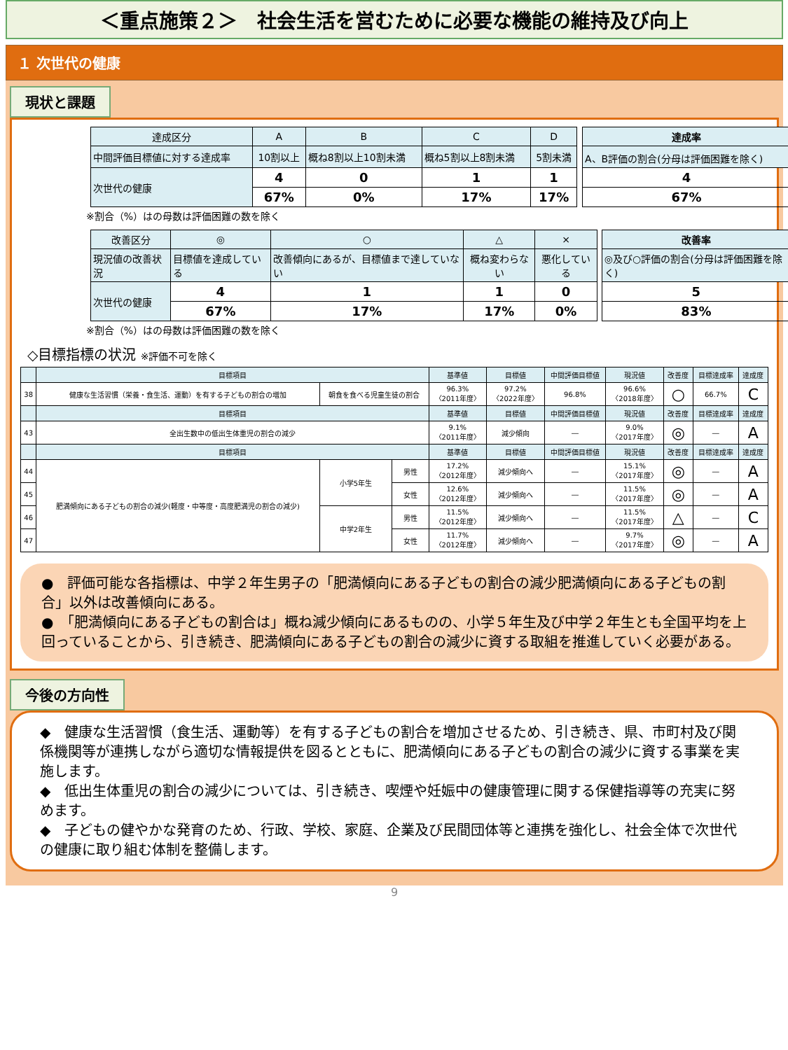＜重点施策２＞　社会生活を営むために必要な機能の維持及び向上
１ 次世代の健康
現状と課題
| 達成区分 | A | B | C | D | | 達成率 |
| --- | --- | --- | --- | --- | --- | --- |
| 中間評価目標値に対する達成率 | 10割以上 | 概ね8割以上10割未満 | 概ね5割以上8割未満 | 5割未満 | | A、B評価の割合(分母は評価困難を除く) |
| 次世代の健康 | 4 | 0 | 1 | 1 | | 4 |
| | 67% | 0% | 17% | 17% | | 67% |
※割合（%）はの母数は評価困難の数を除く
| 改善区分 | ◎ | ○ | △ | × | | 改善率 |
| --- | --- | --- | --- | --- | --- | --- |
| 現況値の改善状況 | 目標値を達成している | 改善傾向にあるが、目標値まで達していない | 概ね変わらない | 悪化している | | ◎及び○評価の割合(分母は評価困難を除く) |
| 次世代の健康 | 4 | 1 | 1 | 0 | | 5 |
| | 67% | 17% | 17% | 0% | | 83% |
※割合（%）はの母数は評価困難の数を除く
◇目標指標の状況 ※評価不可を除く
| | 目標項目 | | | 基準値 | 目標値 | 中間評価目標値 | 現況値 | 改善度 | 目標達成率 | 達成度 |
| --- | --- | --- | --- | --- | --- | --- | --- | --- | --- | --- |
| 38 | 健康な生活習慣（栄養・食生活、運動）を有する子どもの割合の増加 | 朝食を食べる児童生徒の割合 | | 96.3% 〈2011年度〉 | 97.2% 〈2022年度〉 | 96.8% | 96.6% 〈2018年度〉 | ○ | 66.7% | C |
| | 目標項目 | | | 基準値 | 目標値 | 中間評価目標値 | 現況値 | 改善度 | 目標達成率 | 達成度 |
| 43 | 全出生数中の低出生体重児の割合の減少 | | | 9.1% 〈2011年度〉 | 減少傾向 | ― | 9.0% 〈2017年度〉 | ◎ | ― | A |
| | 目標項目 | | | 基準値 | 目標値 | 中間評価目標値 | 現況値 | 改善度 | 目標達成率 | 達成度 |
| 44 | 肥満傾向にある子どもの割合の減少(軽度・中等度・高度肥満児の割合の減少) | 小学5年生 | 男性 | 17.2% 〈2012年度〉 | 減少傾向へ | ― | 15.1% 〈2017年度〉 | ◎ | ― | A |
| 45 | | | 女性 | 12.6% 〈2012年度〉 | 減少傾向へ | ― | 11.5% 〈2017年度〉 | ◎ | ― | A |
| 46 | | 中学2年生 | 男性 | 11.5% 〈2012年度〉 | 減少傾向へ | ― | 11.5% 〈2017年度〉 | △ | ― | C |
| 47 | | | 女性 | 11.7% 〈2012年度〉 | 減少傾向へ | ― | 9.7% 〈2017年度〉 | ◎ | ― | A |
●　評価可能な各指標は、中学２年生男子の「肥満傾向にある子どもの割合の減少肥満傾向にある子どもの割合」以外は改善傾向にある。
●　「肥満傾向にある子どもの割合は」概ね減少傾向にあるものの、小学５年生及び中学２年生とも全国平均を上回っていることから、引き続き、肥満傾向にある子どもの割合の減少に資する取組を推進していく必要がある。
今後の方向性
◆　健康な生活習慣（食生活、運動等）を有する子どもの割合を増加させるため、引き続き、県、市町村及び関係機関等が連携しながら適切な情報提供を図るとともに、肥満傾向にある子どもの割合の減少に資する事業を実施します。
◆　低出生体重児の割合の減少については、引き続き、喫煙や妊娠中の健康管理に関する保健指導等の充実に努めます。
◆　子どもの健やかな発育のため、行政、学校、家庭、企業及び民間団体等と連携を強化し、社会全体で次世代の健康に取り組む体制を整備します。
9